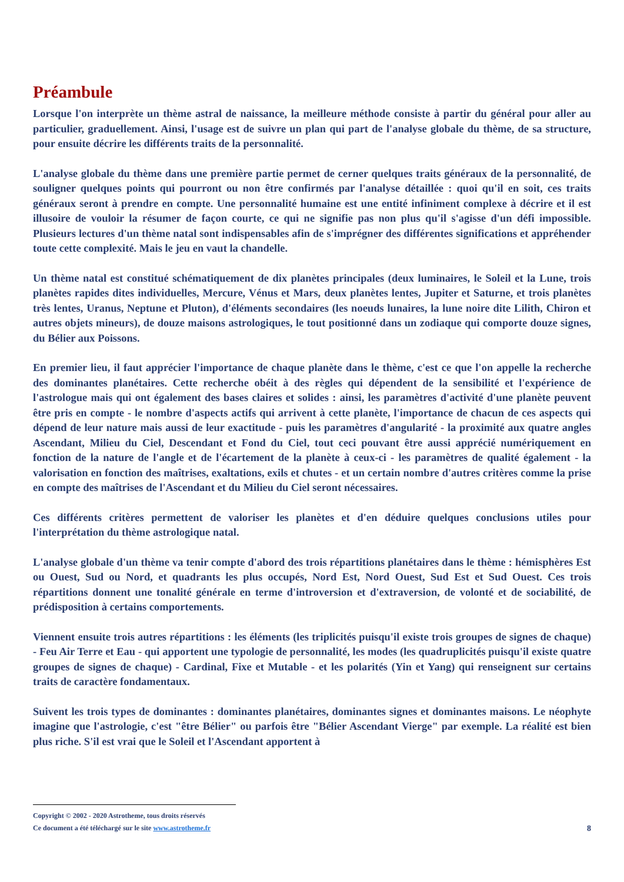Préambule
Lorsque l'on interprète un thème astral de naissance, la meilleure méthode consiste à partir du général pour aller au particulier, graduellement. Ainsi, l'usage est de suivre un plan qui part de l'analyse globale du thème, de sa structure, pour ensuite décrire les différents traits de la personnalité.
L'analyse globale du thème dans une première partie permet de cerner quelques traits généraux de la personnalité, de souligner quelques points qui pourront ou non être confirmés par l'analyse détaillée : quoi qu'il en soit, ces traits généraux seront à prendre en compte. Une personnalité humaine est une entité infiniment complexe à décrire et il est illusoire de vouloir la résumer de façon courte, ce qui ne signifie pas non plus qu'il s'agisse d'un défi impossible. Plusieurs lectures d'un thème natal sont indispensables afin de s'imprégner des différentes significations et appréhender toute cette complexité. Mais le jeu en vaut la chandelle.
Un thème natal est constitué schématiquement de dix planètes principales (deux luminaires, le Soleil et la Lune, trois planètes rapides dites individuelles, Mercure, Vénus et Mars, deux planètes lentes, Jupiter et Saturne, et trois planètes très lentes, Uranus, Neptune et Pluton), d'éléments secondaires (les noeuds lunaires, la lune noire dite Lilith, Chiron et autres objets mineurs), de douze maisons astrologiques, le tout positionné dans un zodiaque qui comporte douze signes, du Bélier aux Poissons.
En premier lieu, il faut apprécier l'importance de chaque planète dans le thème, c'est ce que l'on appelle la recherche des dominantes planétaires. Cette recherche obéit à des règles qui dépendent de la sensibilité et l'expérience de l'astrologue mais qui ont également des bases claires et solides : ainsi, les paramètres d'activité d'une planète peuvent être pris en compte - le nombre d'aspects actifs qui arrivent à cette planète, l'importance de chacun de ces aspects qui dépend de leur nature mais aussi de leur exactitude - puis les paramètres d'angularité - la proximité aux quatre angles Ascendant, Milieu du Ciel, Descendant et Fond du Ciel, tout ceci pouvant être aussi apprécié numériquement en fonction de la nature de l'angle et de l'écartement de la planète à ceux-ci - les paramètres de qualité également - la valorisation en fonction des maîtrises, exaltations, exils et chutes - et un certain nombre d'autres critères comme la prise en compte des maîtrises de l'Ascendant et du Milieu du Ciel seront nécessaires.
Ces différents critères permettent de valoriser les planètes et d'en déduire quelques conclusions utiles pour l'interprétation du thème astrologique natal.
L'analyse globale d'un thème va tenir compte d'abord des trois répartitions planétaires dans le thème : hémisphères Est ou Ouest, Sud ou Nord, et quadrants les plus occupés, Nord Est, Nord Ouest, Sud Est et Sud Ouest. Ces trois répartitions donnent une tonalité générale en terme d'introversion et d'extraversion, de volonté et de sociabilité, de prédisposition à certains comportements.
Viennent ensuite trois autres répartitions : les éléments (les triplicités puisqu'il existe trois groupes de signes de chaque) - Feu Air Terre et Eau - qui apportent une typologie de personnalité, les modes (les quadruplicités puisqu'il existe quatre groupes de signes de chaque) - Cardinal, Fixe et Mutable - et les polarités (Yin et Yang) qui renseignent sur certains traits de caractère fondamentaux.
Suivent les trois types de dominantes : dominantes planétaires, dominantes signes et dominantes maisons. Le néophyte imagine que l'astrologie, c'est "être Bélier" ou parfois être "Bélier Ascendant Vierge" par exemple. La réalité est bien plus riche. S'il est vrai que le Soleil et l'Ascendant apportent à
Copyright © 2002 - 2020 Astrotheme, tous droits réservés
Ce document a été téléchargé sur le site www.astrotheme.fr
8